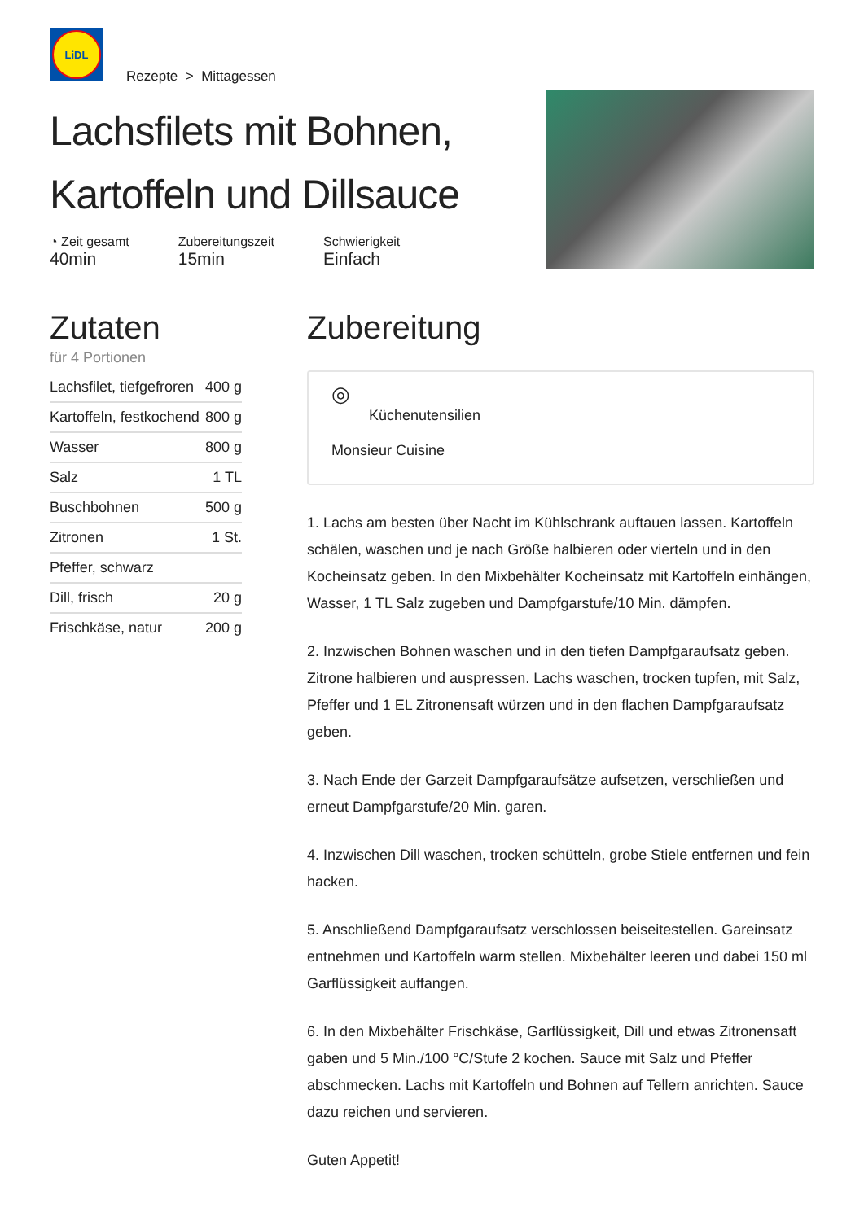LiDL
Rezepte > Mittagessen
Lachsfilets mit Bohnen,
Kartoffeln und Dillsauce
◔ Zeit gesamt
40min
Zubereitungszeit
15min
Schwierigkeit
Einfach
Zutaten
für 4 Portionen
| Lachsfilet, tiefgefroren | 400 g |
| Kartoffeln, festkochend | 800 g |
| Wasser | 800 g |
| Salz | 1 TL |
| Buschbohnen | 500 g |
| Zitronen | 1 St. |
| Pfeffer, schwarz | |
| Dill, frisch | 20 g |
| Frischkäse, natur | 200 g |
Zubereitung
◎
Küchenutensilien
Monsieur Cuisine
1. Lachs am besten über Nacht im Kühlschrank auftauen lassen. Kartoffeln schälen, waschen und je nach Größe halbieren oder vierteln und in den Kocheinsatz geben. In den Mixbehälter Kocheinsatz mit Kartoffeln einhängen, Wasser, 1 TL Salz zugeben und Dampfgarstufe/10 Min. dämpfen.
2. Inzwischen Bohnen waschen und in den tiefen Dampfgaraufsatz geben. Zitrone halbieren und auspressen. Lachs waschen, trocken tupfen, mit Salz, Pfeffer und 1 EL Zitronensaft würzen und in den flachen Dampfgaraufsatz geben.
3. Nach Ende der Garzeit Dampfgaraufsätze aufsetzen, verschließen und erneut Dampfgarstufe/20 Min. garen.
4. Inzwischen Dill waschen, trocken schütteln, grobe Stiele entfernen und fein hacken.
5. Anschließend Dampfgaraufsatz verschlossen beiseitestellen. Gareinsatz entnehmen und Kartoffeln warm stellen. Mixbehälter leeren und dabei 150 ml Garflüssigkeit auffangen.
6. In den Mixbehälter Frischkäse, Garflüssigkeit, Dill und etwas Zitronensaft gaben und 5 Min./100 °C/Stufe 2 kochen. Sauce mit Salz und Pfeffer abschmecken. Lachs mit Kartoffeln und Bohnen auf Tellern anrichten. Sauce dazu reichen und servieren.
Guten Appetit!